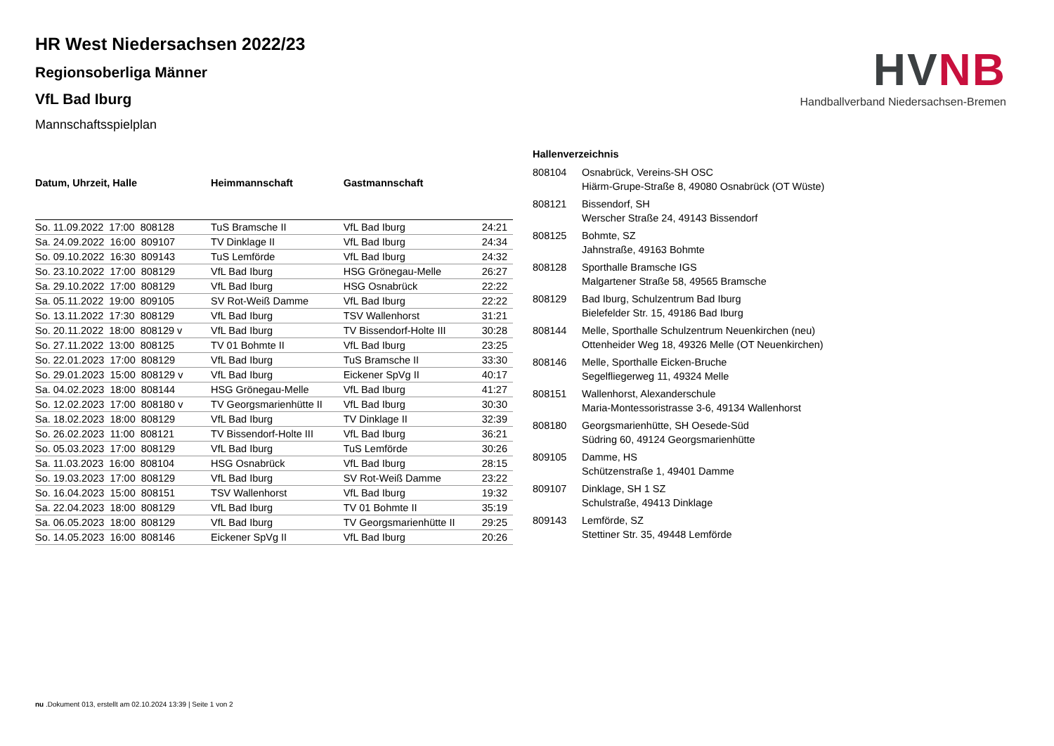HVNB
Handballverband Niedersachsen-Bremen
HR West Niedersachsen 2022/23
Regionsoberliga Männer
VfL Bad Iburg
Mannschaftsspielplan
| Datum, Uhrzeit, Halle | Heimmannschaft | Gastmannschaft | |
| --- | --- | --- | --- |
| So. 11.09.2022 17:00 808128 | TuS Bramsche II | VfL Bad Iburg | 24:21 |
| Sa. 24.09.2022 16:00 809107 | TV Dinklage II | VfL Bad Iburg | 24:34 |
| So. 09.10.2022 16:30 809143 | TuS Lemförde | VfL Bad Iburg | 24:32 |
| So. 23.10.2022 17:00 808129 | VfL Bad Iburg | HSG Grönegau-Melle | 26:27 |
| Sa. 29.10.2022 17:00 808129 | VfL Bad Iburg | HSG Osnabrück | 22:22 |
| Sa. 05.11.2022 19:00 809105 | SV Rot-Weiß Damme | VfL Bad Iburg | 22:22 |
| So. 13.11.2022 17:30 808129 | VfL Bad Iburg | TSV Wallenhorst | 31:21 |
| So. 20.11.2022 18:00 808129 v | VfL Bad Iburg | TV Bissendorf-Holte III | 30:28 |
| So. 27.11.2022 13:00 808125 | TV 01 Bohmte II | VfL Bad Iburg | 23:25 |
| So. 22.01.2023 17:00 808129 | VfL Bad Iburg | TuS Bramsche II | 33:30 |
| So. 29.01.2023 15:00 808129 v | VfL Bad Iburg | Eickener SpVg II | 40:17 |
| Sa. 04.02.2023 18:00 808144 | HSG Grönegau-Melle | VfL Bad Iburg | 41:27 |
| So. 12.02.2023 17:00 808180 v | TV Georgsmarienhütte II | VfL Bad Iburg | 30:30 |
| Sa. 18.02.2023 18:00 808129 | VfL Bad Iburg | TV Dinklage II | 32:39 |
| So. 26.02.2023 11:00 808121 | TV Bissendorf-Holte III | VfL Bad Iburg | 36:21 |
| So. 05.03.2023 17:00 808129 | VfL Bad Iburg | TuS Lemförde | 30:26 |
| Sa. 11.03.2023 16:00 808104 | HSG Osnabrück | VfL Bad Iburg | 28:15 |
| So. 19.03.2023 17:00 808129 | VfL Bad Iburg | SV Rot-Weiß Damme | 23:22 |
| So. 16.04.2023 15:00 808151 | TSV Wallenhorst | VfL Bad Iburg | 19:32 |
| Sa. 22.04.2023 18:00 808129 | VfL Bad Iburg | TV 01 Bohmte II | 35:19 |
| Sa. 06.05.2023 18:00 808129 | VfL Bad Iburg | TV Georgsmarienhütte II | 29:25 |
| So. 14.05.2023 16:00 808146 | Eickener SpVg II | VfL Bad Iburg | 20:26 |
| Hallenverzeichnis | |
| --- | --- |
| 808104 | Osnabrück, Vereins-SH OSC Hiärm-Grupe-Straße 8, 49080 Osnabrück (OT Wüste) |
| 808121 | Bissendorf, SH Werscher Straße 24, 49143 Bissendorf |
| 808125 | Bohmte, SZ Jahnstraße, 49163 Bohmte |
| 808128 | Sporthalle Bramsche IGS Malgartener Straße 58, 49565 Bramsche |
| 808129 | Bad Iburg, Schulzentrum Bad Iburg Bielefelder Str. 15, 49186 Bad Iburg |
| 808144 | Melle, Sporthalle Schulzentrum Neuenkirchen (neu) Ottenheider Weg 18, 49326 Melle (OT Neuenkirchen) |
| 808146 | Melle, Sporthalle Eicken-Bruche Segelfliegerweg 11, 49324 Melle |
| 808151 | Wallenhorst, Alexanderschule Maria-Montessoristrasse 3-6, 49134 Wallenhorst |
| 808180 | Georgsmarienhütte, SH Oesede-Süd Südring 60, 49124 Georgsmarienhütte |
| 809105 | Damme, HS Schützenstraße 1, 49401 Damme |
| 809107 | Dinklage, SH 1 SZ Schulstraße, 49413 Dinklage |
| 809143 | Lemförde, SZ Stettiner Str. 35, 49448 Lemförde |
nu .Dokument 013, erstellt am 02.10.2024 13:39 | Seite 1 von 2